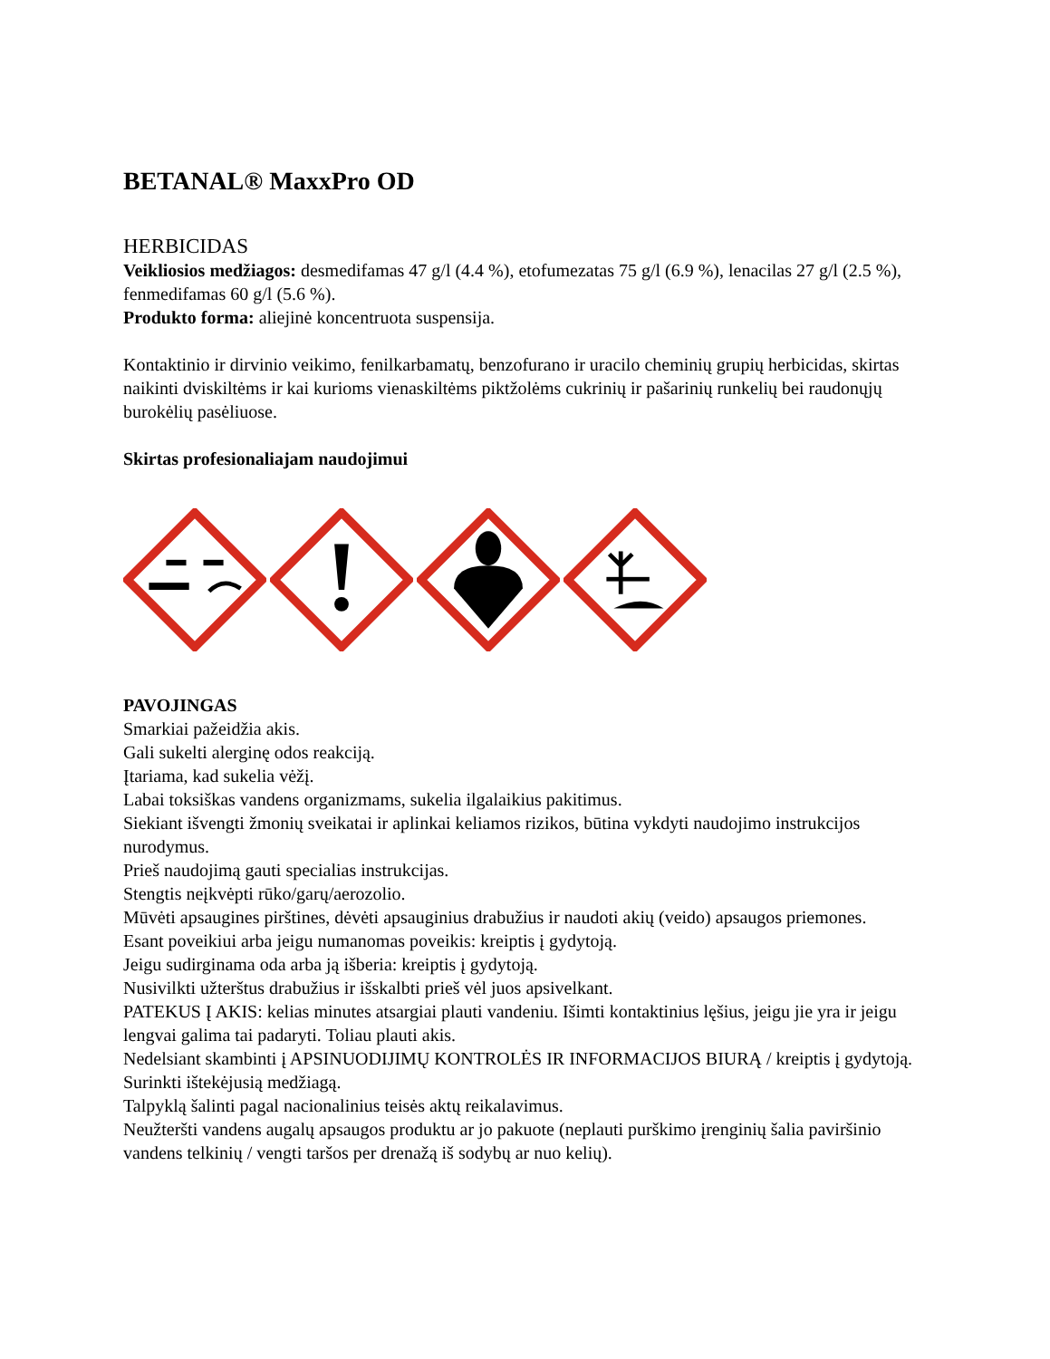BETANAL® MaxxPro OD
HERBICIDAS
Veikliosios medžiagos: desmedifamas 47 g/l (4.4 %), etofumezatas 75 g/l (6.9 %), lenacilas 27 g/l (2.5 %), fenmedifamas 60 g/l (5.6 %).
Produkto forma: aliejinė koncentruota suspensija.
Kontaktinio ir dirvinio veikimo, fenilkarbamatų, benzofurano ir uracilo cheminių grupių herbicidas, skirtas naikinti dviskiltėms ir kai kurioms vienaskiltėms piktžolėms cukrinių ir pašarinių runkelių bei raudonųjų burokėlių pasėliuose.
Skirtas profesionaliajam naudojimui
PAVOJINGAS
Smarkiai pažeidžia akis.
Gali sukelti alerginę odos reakciją.
Įtariama, kad sukelia vėžį.
Labai toksiškas vandens organizmams, sukelia ilgalaikius pakitimus.
Siekiant išvengti žmonių sveikatai ir aplinkai keliamos rizikos, būtina vykdyti naudojimo instrukcijos nurodymus.
Prieš naudojimą gauti specialias instrukcijas.
Stengtis neįkvėpti rūko/garų/aerozolio.
Mūvėti apsaugines pirštines, dėvėti apsauginius drabužius ir naudoti akių (veido) apsaugos priemones.
Esant poveikiui arba jeigu numanomas poveikis: kreiptis į gydytoją.
Jeigu sudirginama oda arba ją išberia: kreiptis į gydytoją.
Nusivilkti užterštus drabužius ir išskalbti prieš vėl juos apsivelkant.
PATEKUS Į AKIS: kelias minutes atsargiai plauti vandeniu. Išimti kontaktinius lęšius, jeigu jie yra ir jeigu lengvai galima tai padaryti. Toliau plauti akis.
Nedelsiant skambinti į APSINUODIJIMŲ KONTROLĖS IR INFORMACIJOS BIURĄ / kreiptis į gydytoją.
Surinkti ištekėjusią medžiagą.
Talpyklą šalinti pagal nacionalinius teisės aktų reikalavimus.
Neužteršti vandens augalų apsaugos produktu ar jo pakuote (neplauti purškimo įrenginių šalia paviršinio vandens telkinių / vengti taršos per drenažą iš sodybų ar nuo kelių).